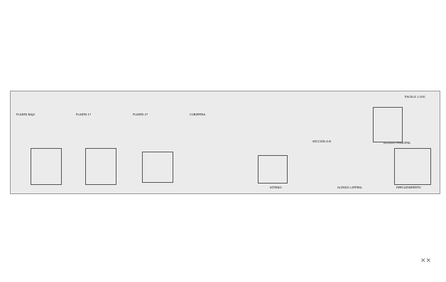ESCALA 1:100
PLANTA BAJA PLANTA 1ª PLANTA 2ª CUBIERTAS
SECCIÓN A-B ALZADO PRINCIPAL
SÓTANO ALZADO LATERAL EMPLAZAMIENTO
⨯⨯